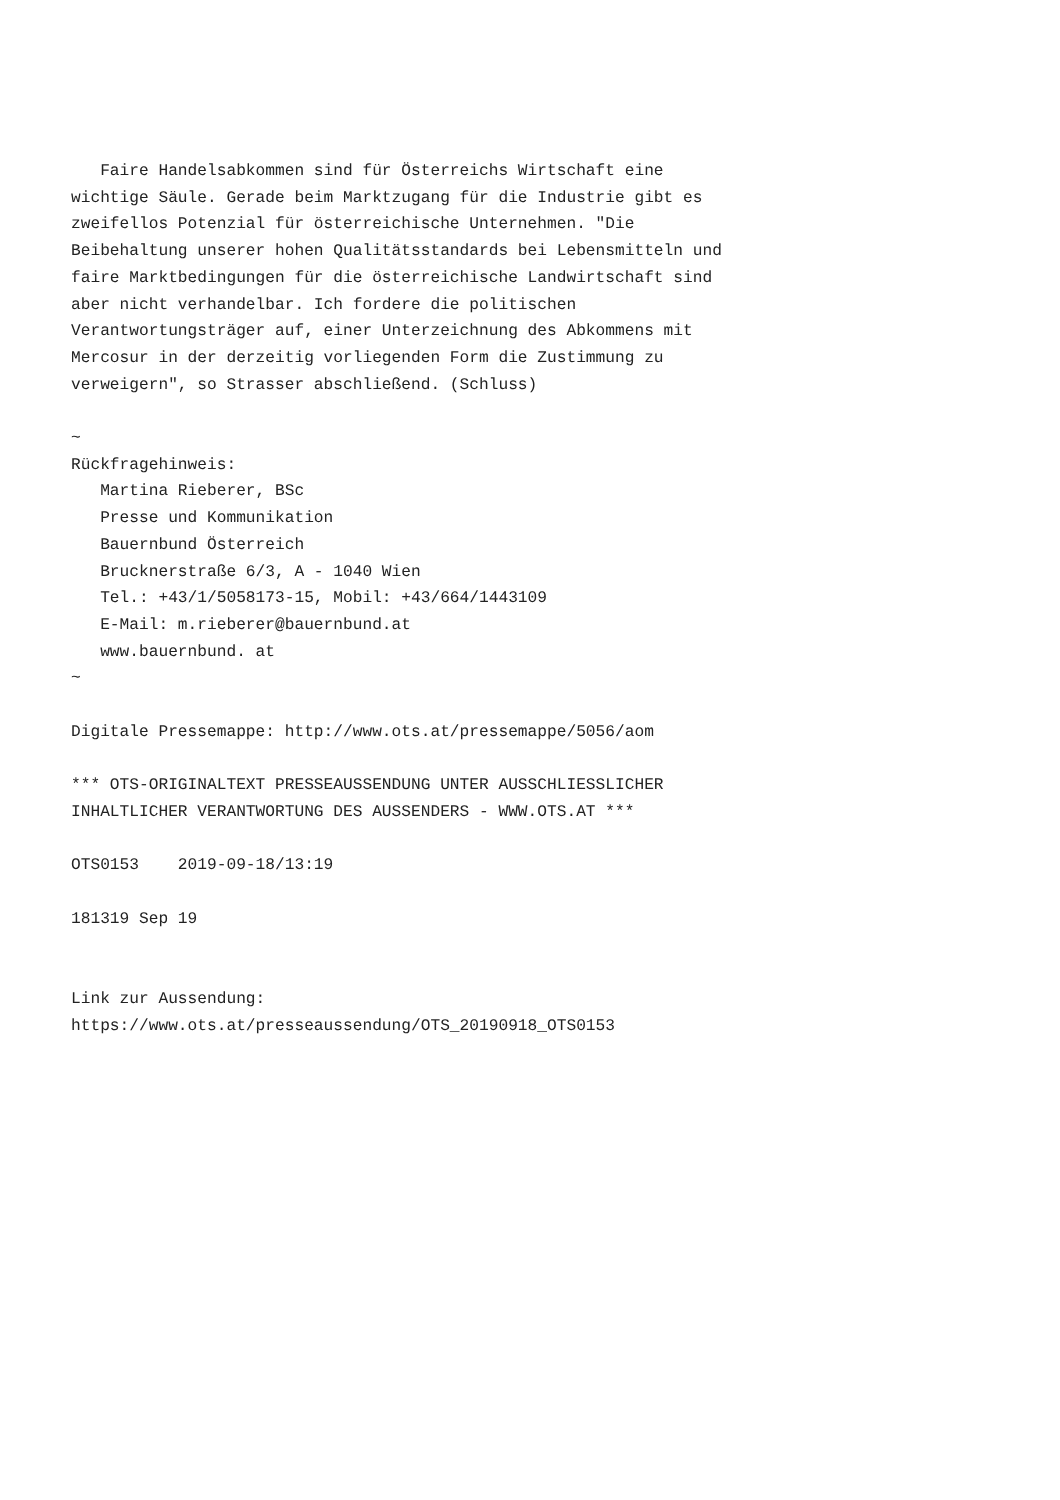Faire Handelsabkommen sind für Österreichs Wirtschaft eine
wichtige Säule. Gerade beim Marktzugang für die Industrie gibt es
zweifellos Potenzial für österreichische Unternehmen. "Die
Beibehaltung unserer hohen Qualitätsstandards bei Lebensmitteln und
faire Marktbedingungen für die österreichische Landwirtschaft sind
aber nicht verhandelbar. Ich fordere die politischen
Verantwortungsträger auf, einer Unterzeichnung des Abkommens mit
Mercosur in der derzeitig vorliegenden Form die Zustimmung zu
verweigern", so Strasser abschließend. (Schluss)

~
Rückfragehinweis:
   Martina Rieberer, BSc
   Presse und Kommunikation
   Bauernbund Österreich
   Brucknerstraße 6/3, A - 1040 Wien
   Tel.: +43/1/5058173-15, Mobil: +43/664/1443109
   E-Mail: m.rieberer@bauernbund.at
   www.bauernbund. at
~

Digitale Pressemappe: http://www.ots.at/pressemappe/5056/aom

*** OTS-ORIGINALTEXT PRESSEAUSSENDUNG UNTER AUSSCHLIESSLICHER
INHALTLICHER VERANTWORTUNG DES AUSSENDERS - WWW.OTS.AT ***

OTS0153    2019-09-18/13:19

181319 Sep 19


Link zur Aussendung:
https://www.ots.at/presseaussendung/OTS_20190918_OTS0153